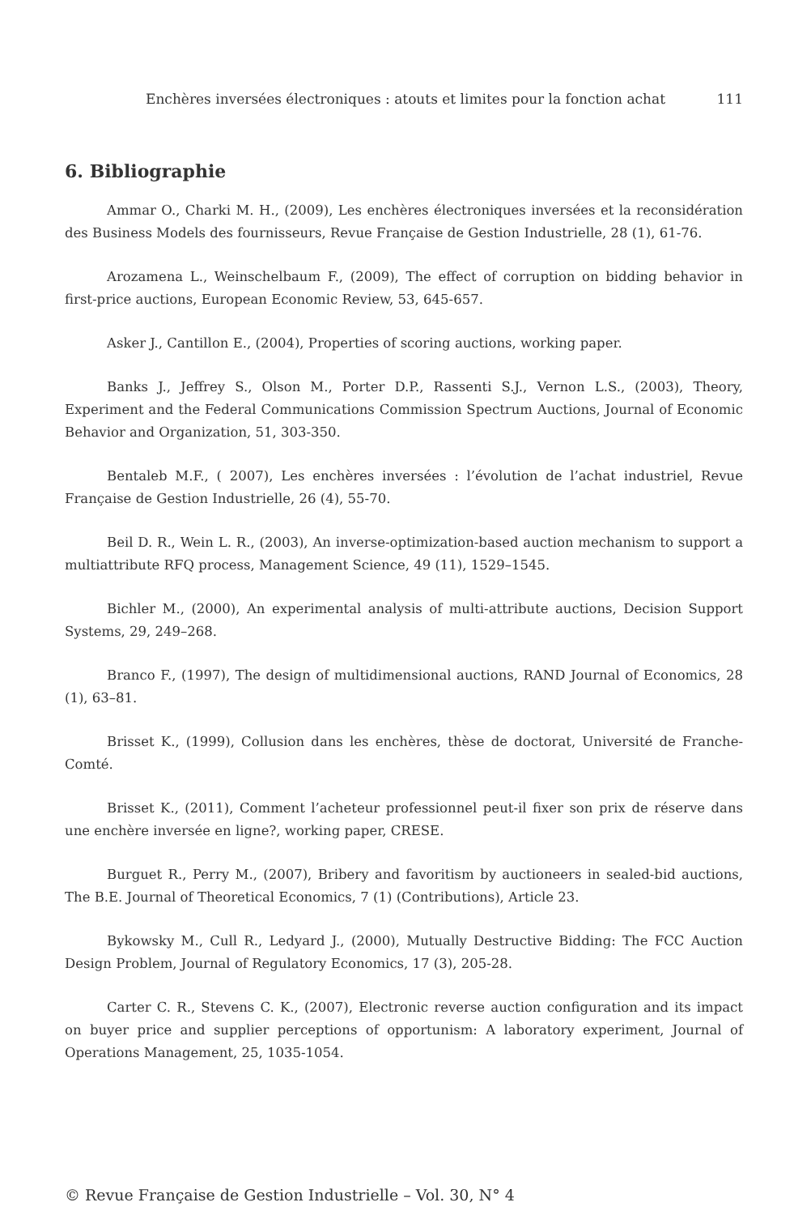Enchères inversées électroniques : atouts et limites pour la fonction achat 111
6. Bibliographie
Ammar O., Charki M. H., (2009), Les enchères électroniques inversées et la reconsidération des Business Models des fournisseurs, Revue Française de Gestion Industrielle, 28 (1), 61-76.
Arozamena L., Weinschelbaum F., (2009), The effect of corruption on bidding behavior in first-price auctions, European Economic Review, 53, 645-657.
Asker J., Cantillon E., (2004), Properties of scoring auctions, working paper.
Banks J., Jeffrey S., Olson M., Porter D.P., Rassenti S.J., Vernon L.S., (2003), Theory, Experiment and the Federal Communications Commission Spectrum Auctions, Journal of Economic Behavior and Organization, 51, 303-350.
Bentaleb M.F., ( 2007), Les enchères inversées : l’évolution de l’achat industriel, Revue Française de Gestion Industrielle, 26 (4), 55-70.
Beil D. R., Wein L. R., (2003), An inverse-optimization-based auction mechanism to support a multiattribute RFQ process, Management Science, 49 (11), 1529–1545.
Bichler M., (2000), An experimental analysis of multi-attribute auctions, Decision Support Systems, 29, 249–268.
Branco F., (1997), The design of multidimensional auctions, RAND Journal of Economics, 28 (1), 63–81.
Brisset K., (1999), Collusion dans les enchères, thèse de doctorat, Université de Franche-Comté.
Brisset K., (2011), Comment l’acheteur professionnel peut-il fixer son prix de réserve dans une enchère inversée en ligne?, working paper, CRESE.
Burguet R., Perry M., (2007), Bribery and favoritism by auctioneers in sealed-bid auctions, The B.E. Journal of Theoretical Economics, 7 (1) (Contributions), Article 23.
Bykowsky M., Cull R., Ledyard J., (2000), Mutually Destructive Bidding: The FCC Auction Design Problem, Journal of Regulatory Economics, 17 (3), 205-28.
Carter C. R., Stevens C. K., (2007), Electronic reverse auction configuration and its impact on buyer price and supplier perceptions of opportunism: A laboratory experiment, Journal of Operations Management, 25, 1035-1054.
© Revue Française de Gestion Industrielle – Vol. 30, N° 4